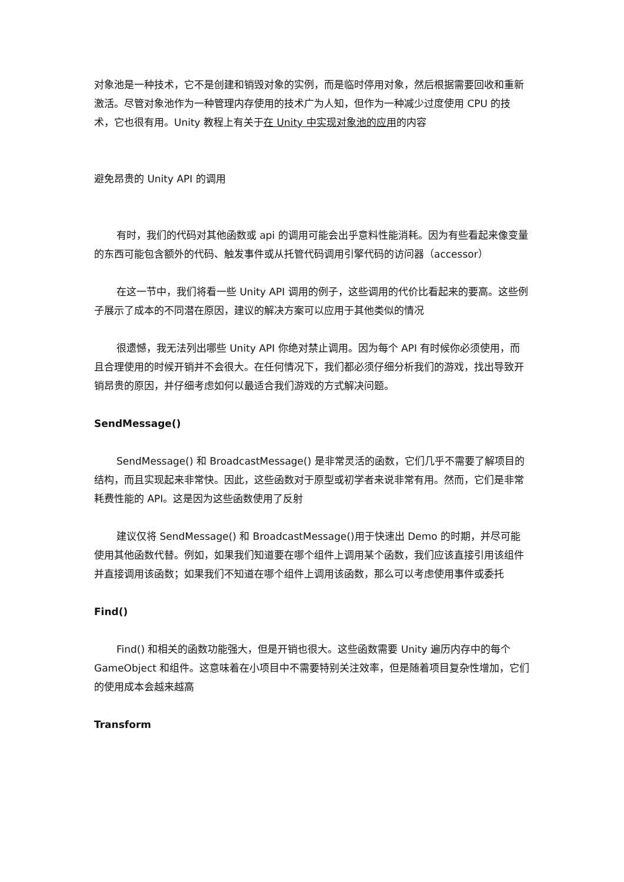对象池是一种技术，它不是创建和销毁对象的实例，而是临时停用对象，然后根据需要回收和重新激活。尽管对象池作为一种管理内存使用的技术广为人知，但作为一种减少过度使用 CPU 的技术，它也很有用。Unity 教程上有关于在 Unity 中实现对象池的应用的内容
避免昂贵的 Unity API 的调用
有时，我们的代码对其他函数或 api 的调用可能会出乎意料性能消耗。因为有些看起来像变量的东西可能包含额外的代码、触发事件或从托管代码调用引擎代码的访问器（accessor）
在这一节中，我们将看一些 Unity API 调用的例子，这些调用的代价比看起来的要高。这些例子展示了成本的不同潜在原因，建议的解决方案可以应用于其他类似的情况
很遗憾，我无法列出哪些 Unity API 你绝对禁止调用。因为每个 API 有时候你必须使用，而且合理使用的时候开销并不会很大。在任何情况下，我们都必须仔细分析我们的游戏，找出导致开销昂贵的原因，并仔细考虑如何以最适合我们游戏的方式解决问题。
SendMessage()
SendMessage() 和 BroadcastMessage() 是非常灵活的函数，它们几乎不需要了解项目的结构，而且实现起来非常快。因此，这些函数对于原型或初学者来说非常有用。然而，它们是非常耗费性能的 API。这是因为这些函数使用了反射
建议仅将 SendMessage() 和 BroadcastMessage()用于快速出 Demo 的时期，并尽可能使用其他函数代替。例如，如果我们知道要在哪个组件上调用某个函数，我们应该直接引用该组件并直接调用该函数；如果我们不知道在哪个组件上调用该函数，那么可以考虑使用事件或委托
Find()
Find() 和相关的函数功能强大，但是开销也很大。这些函数需要 Unity 遍历内存中的每个 GameObject 和组件。这意味着在小项目中不需要特别关注效率，但是随着项目复杂性增加，它们的使用成本会越来越高
Transform